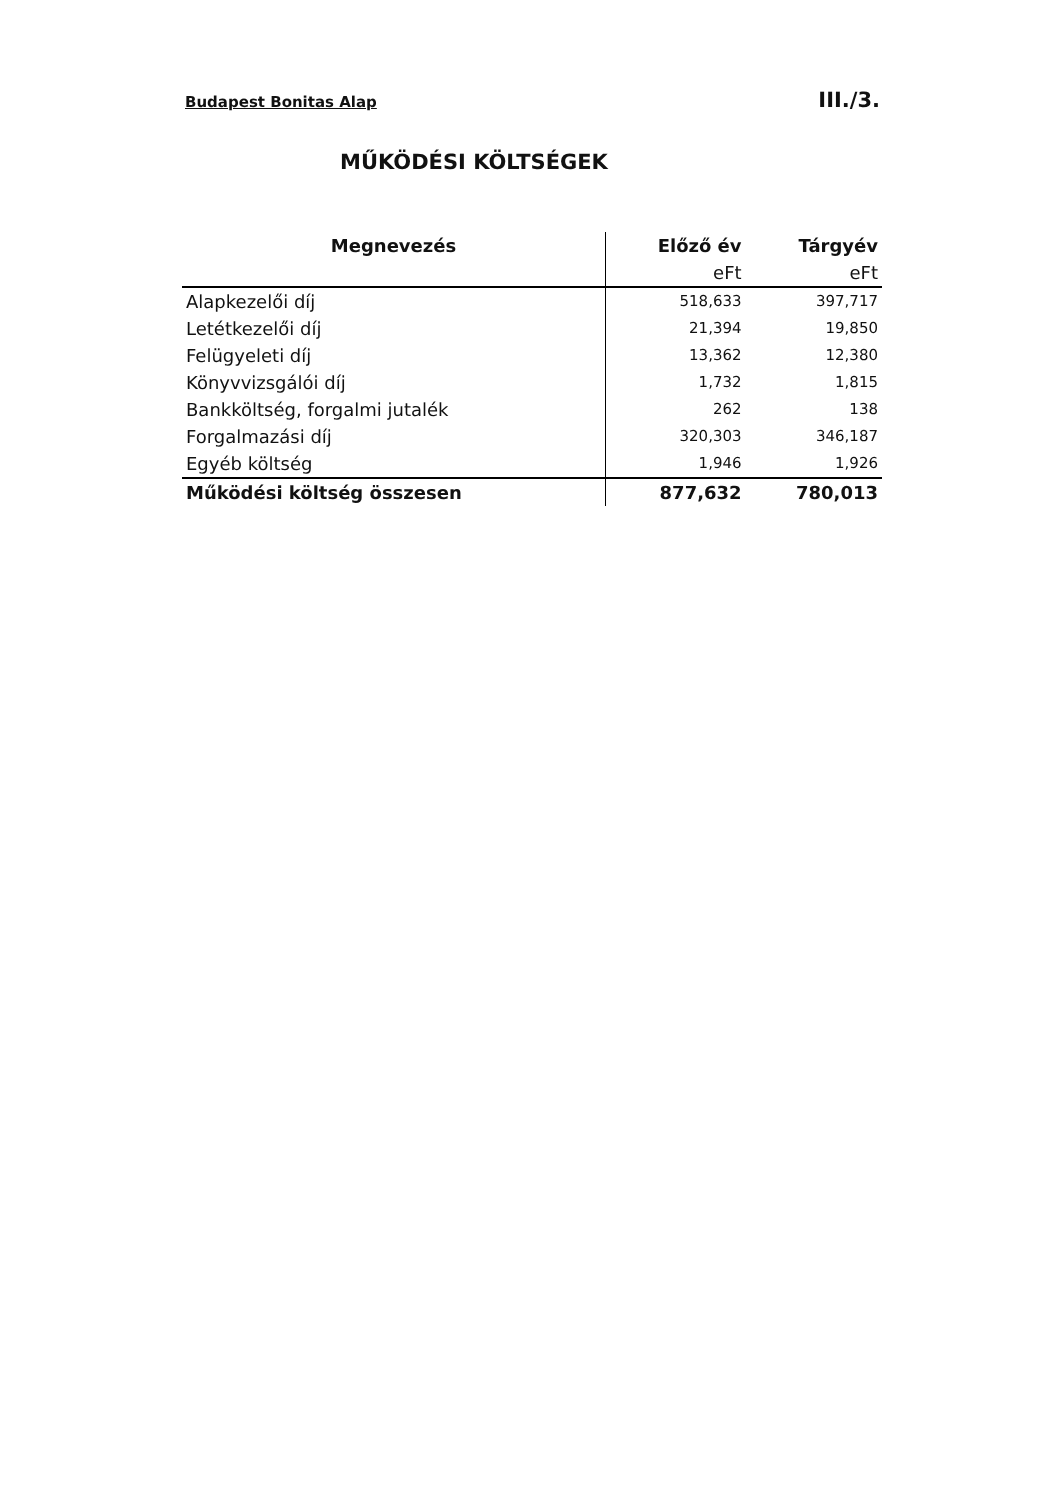Budapest Bonitas Alap III./3.
MŰKÖDÉSI KÖLTSÉGEK
| Megnevezés | Előző év | Tárgyév |
| --- | --- | --- |
| | eFt | eFt |
| Alapkezelői díj | 518,633 | 397,717 |
| Letétkezelői díj | 21,394 | 19,850 |
| Felügyeleti díj | 13,362 | 12,380 |
| Könyvvizsgálói díj | 1,732 | 1,815 |
| Bankköltség, forgalmi jutalék | 262 | 138 |
| Forgalmazási díj | 320,303 | 346,187 |
| Egyéb költség | 1,946 | 1,926 |
| Működési költség összesen | 877,632 | 780,013 |